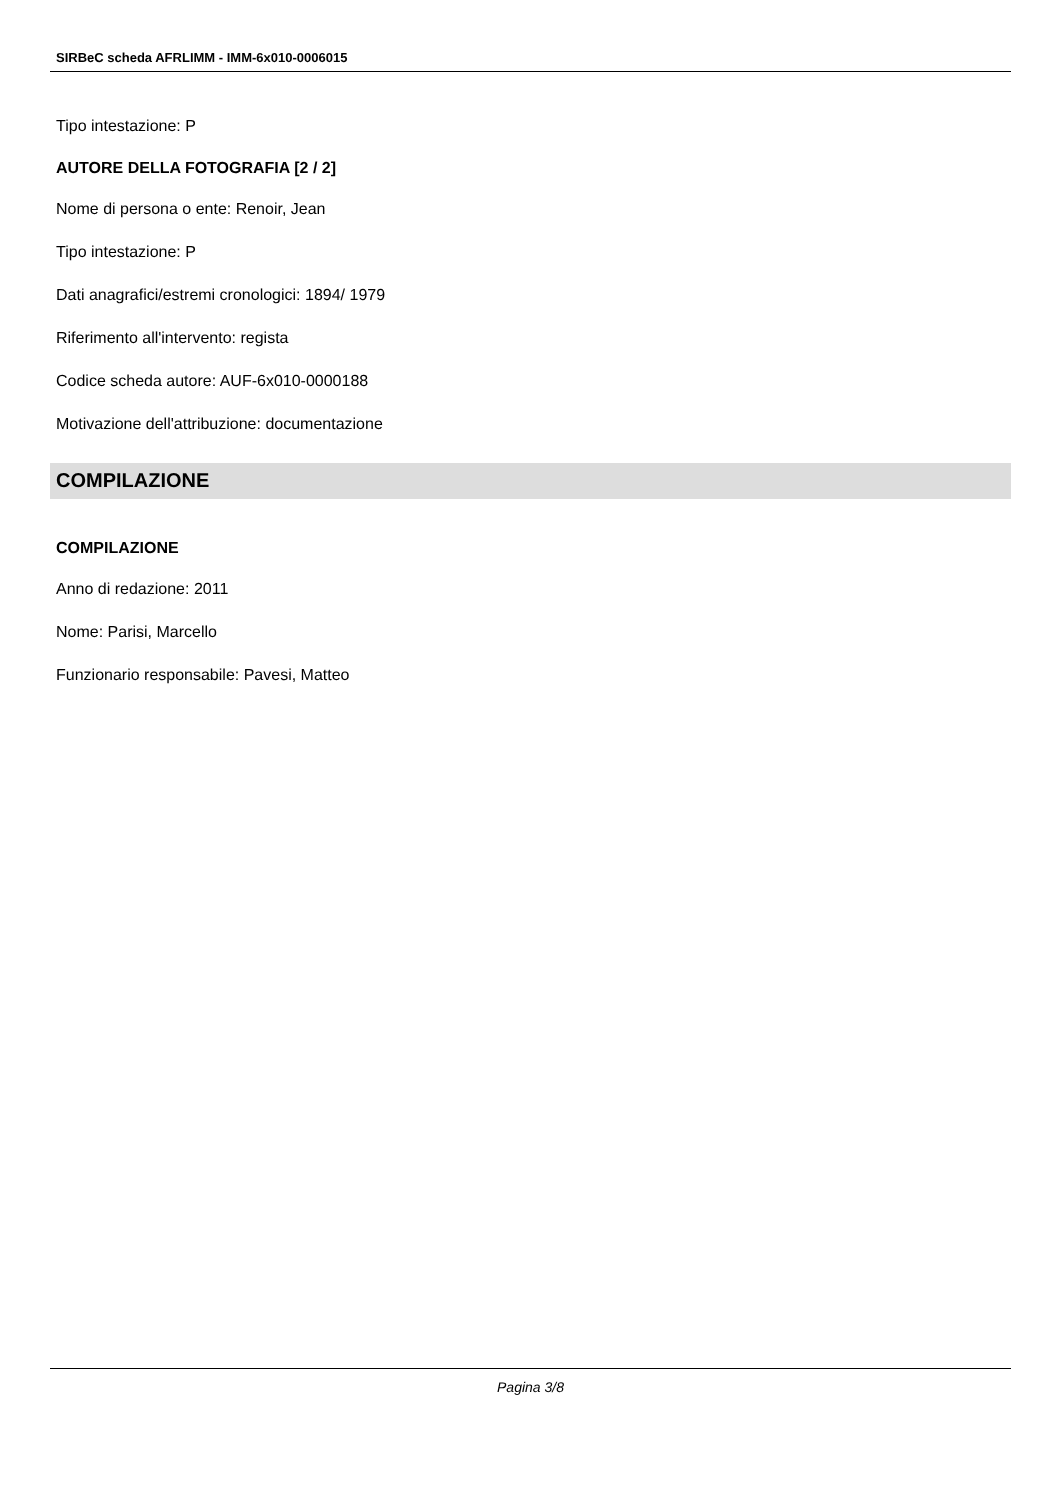SIRBeC scheda AFRLIMM - IMM-6x010-0006015
Tipo intestazione: P
AUTORE DELLA FOTOGRAFIA [2 / 2]
Nome di persona o ente: Renoir, Jean
Tipo intestazione: P
Dati anagrafici/estremi cronologici: 1894/ 1979
Riferimento all'intervento: regista
Codice scheda autore: AUF-6x010-0000188
Motivazione dell'attribuzione: documentazione
COMPILAZIONE
COMPILAZIONE
Anno di redazione: 2011
Nome: Parisi, Marcello
Funzionario responsabile: Pavesi, Matteo
Pagina 3/8